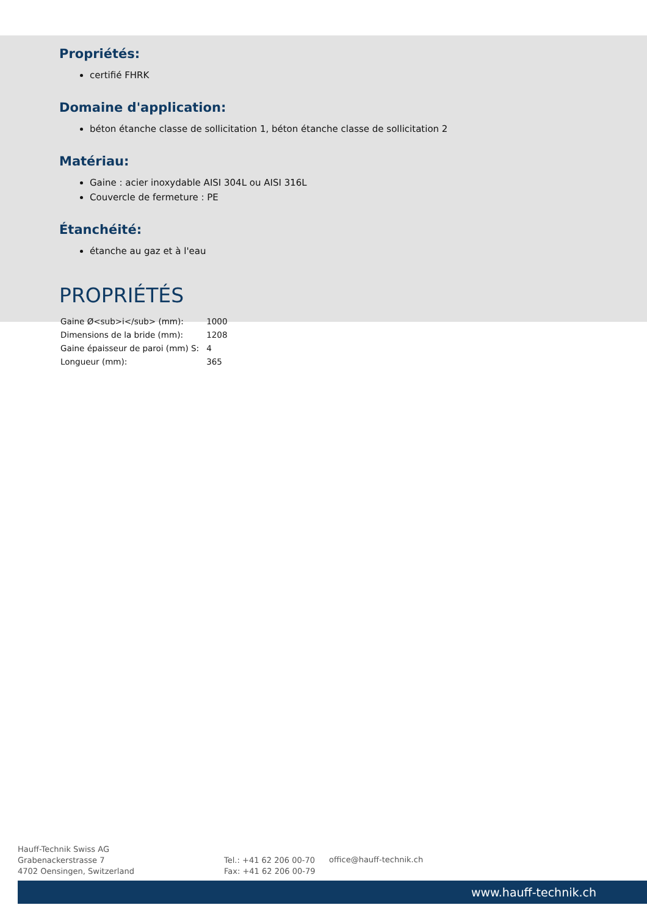Propriétés:
certifié FHRK
Domaine d'application:
béton étanche classe de sollicitation 1, béton étanche classe de sollicitation 2
Matériau:
Gaine : acier inoxydable AISI 304L ou AISI 316L
Couvercle de fermeture : PE
Étanchéité:
étanche au gaz et à l'eau
PROPRIÉTÉS
| Gaine Ø<sub>i</sub> (mm): | 1000 |
| Dimensions de la bride (mm): | 1208 |
| Gaine épaisseur de paroi (mm) S: | 4 |
| Longueur (mm): | 365 |
Hauff-Technik Swiss AG
Grabenackerstrasse 7
4702 Oensingen, Switzerland
Tel.: +41 62 206 00-70
Fax: +41 62 206 00-79
office@hauff-technik.ch
www.hauff-technik.ch